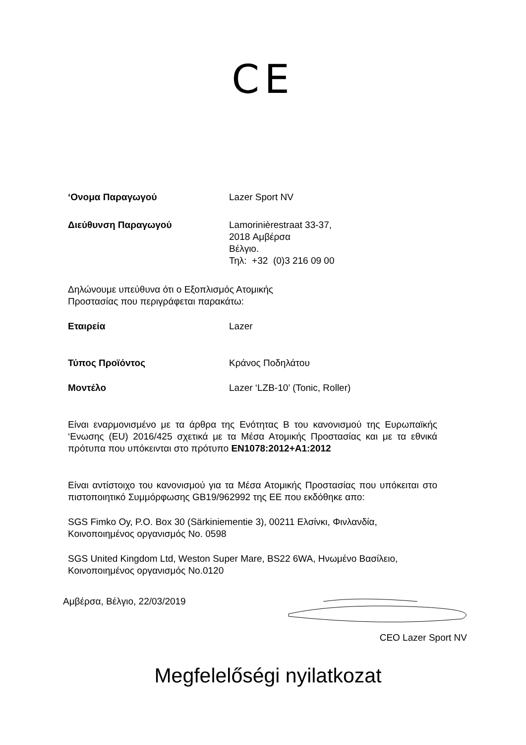CE
‘Ονομα Παραγωγού Lazer Sport NV
Διεύθυνση Παραγωγού Lamorinièrestraat 33-37,
2018 Αμβέρσα
Βέλγιο.
Τηλ: +32 (0)3 216 09 00
Δηλώνουμε υπεύθυνα ότι ο Εξοπλισμός Ατομικής
Προστασίας που περιγράφεται παρακάτω:
Εταιρεία Lazer
Τύπος Προϊόντος Κράνος Ποδηλάτου
Μοντέλο Lazer ‘LZB-10’ (Tonic, Roller)
Είναι εναρμονισμένο με τα άρθρα της Ενότητας B του κανονισμού της Ευρωπαϊκής ‘Ενωσης (EU) 2016/425 σχετικά με τα Μέσα Ατομικής Προστασίας και με τα εθνικά πρότυπα που υπόκεινται στο πρότυπο EN1078:2012+A1:2012
Είναι αντίστοιχο του κανονισμού για τα Μέσα Ατομικής Προστασίας που υπόκειται στο πιστοποιητικό Συμμόρφωσης GB19/962992 της ΕΕ που εκδόθηκε απο:
SGS Fimko Oy, P.O. Box 30 (Särkiniementie 3), 00211 Ελσίνκι, Φινλανδία,
Κοινοποιημένος οργανισμός No. 0598
SGS United Kingdom Ltd, Weston Super Mare, BS22 6WA, Ηνωμένο Βασίλειο,
Κοινοποιημένος οργανισμός No.0120
Αμβέρσα, Βέλγιο, 22/03/2019
CEO Lazer Sport NV
Megfelelőségi nyilatkozat